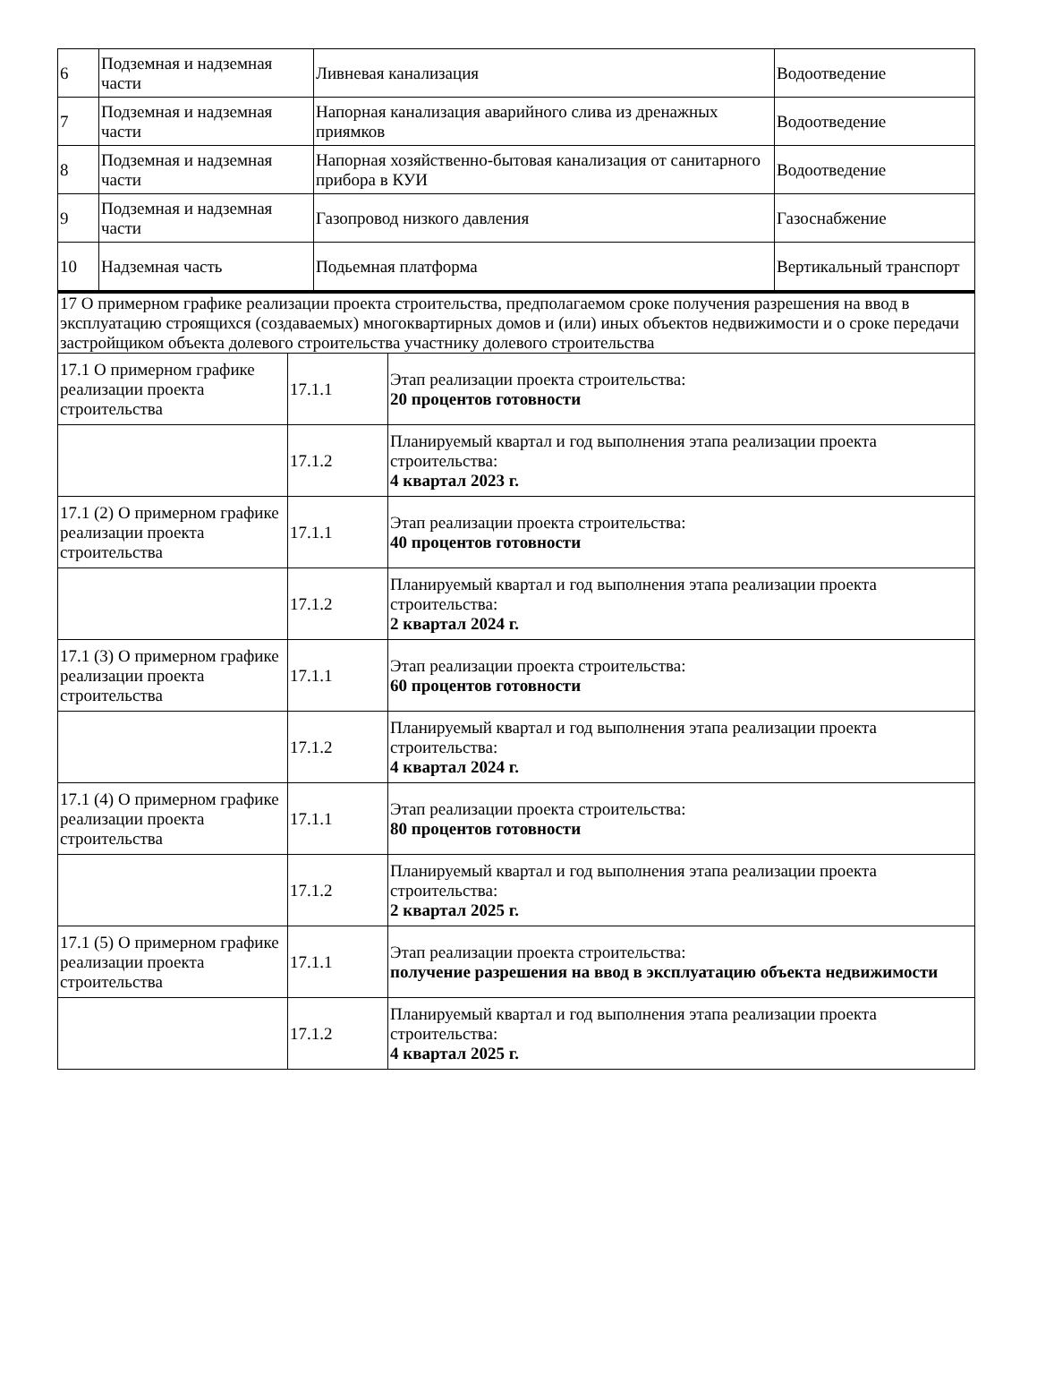| 6 | Подземная и надземная части | Ливневая канализация | Водоотведение |
| 7 | Подземная и надземная части | Напорная канализация аварийного слива из дренажных приямков | Водоотведение |
| 8 | Подземная и надземная части | Напорная хозяйственно-бытовая канализация от санитарного прибора в КУИ | Водоотведение |
| 9 | Подземная и надземная части | Газопровод низкого давления | Газоснабжение |
| 10 | Надземная часть | Подьемная платформа | Вертикальный транспорт |
| 17 О примерном графике реализации проекта строительства, предполагаемом сроке получения разрешения на ввод в эксплуатацию строящихся (создаваемых) многоквартирных домов и (или) иных объектов недвижимости и о сроке передачи застройщиком объекта долевого строительства участнику долевого строительства | | |
| 17.1 О примерном графике реализации проекта строительства | 17.1.1 | Этап реализации проекта строительства: 20 процентов готовности |
| | 17.1.2 | Планируемый квартал и год выполнения этапа реализации проекта строительства: 4 квартал 2023 г. |
| 17.1 (2) О примерном графике реализации проекта строительства | 17.1.1 | Этап реализации проекта строительства: 40 процентов готовности |
| | 17.1.2 | Планируемый квартал и год выполнения этапа реализации проекта строительства: 2 квартал 2024 г. |
| 17.1 (3) О примерном графике реализации проекта строительства | 17.1.1 | Этап реализации проекта строительства: 60 процентов готовности |
| | 17.1.2 | Планируемый квартал и год выполнения этапа реализации проекта строительства: 4 квартал 2024 г. |
| 17.1 (4) О примерном графике реализации проекта строительства | 17.1.1 | Этап реализации проекта строительства: 80 процентов готовности |
| | 17.1.2 | Планируемый квартал и год выполнения этапа реализации проекта строительства: 2 квартал 2025 г. |
| 17.1 (5) О примерном графике реализации проекта строительства | 17.1.1 | Этап реализации проекта строительства: получение разрешения на ввод в эксплуатацию объекта недвижимости |
| | 17.1.2 | Планируемый квартал и год выполнения этапа реализации проекта строительства: 4 квартал 2025 г. |